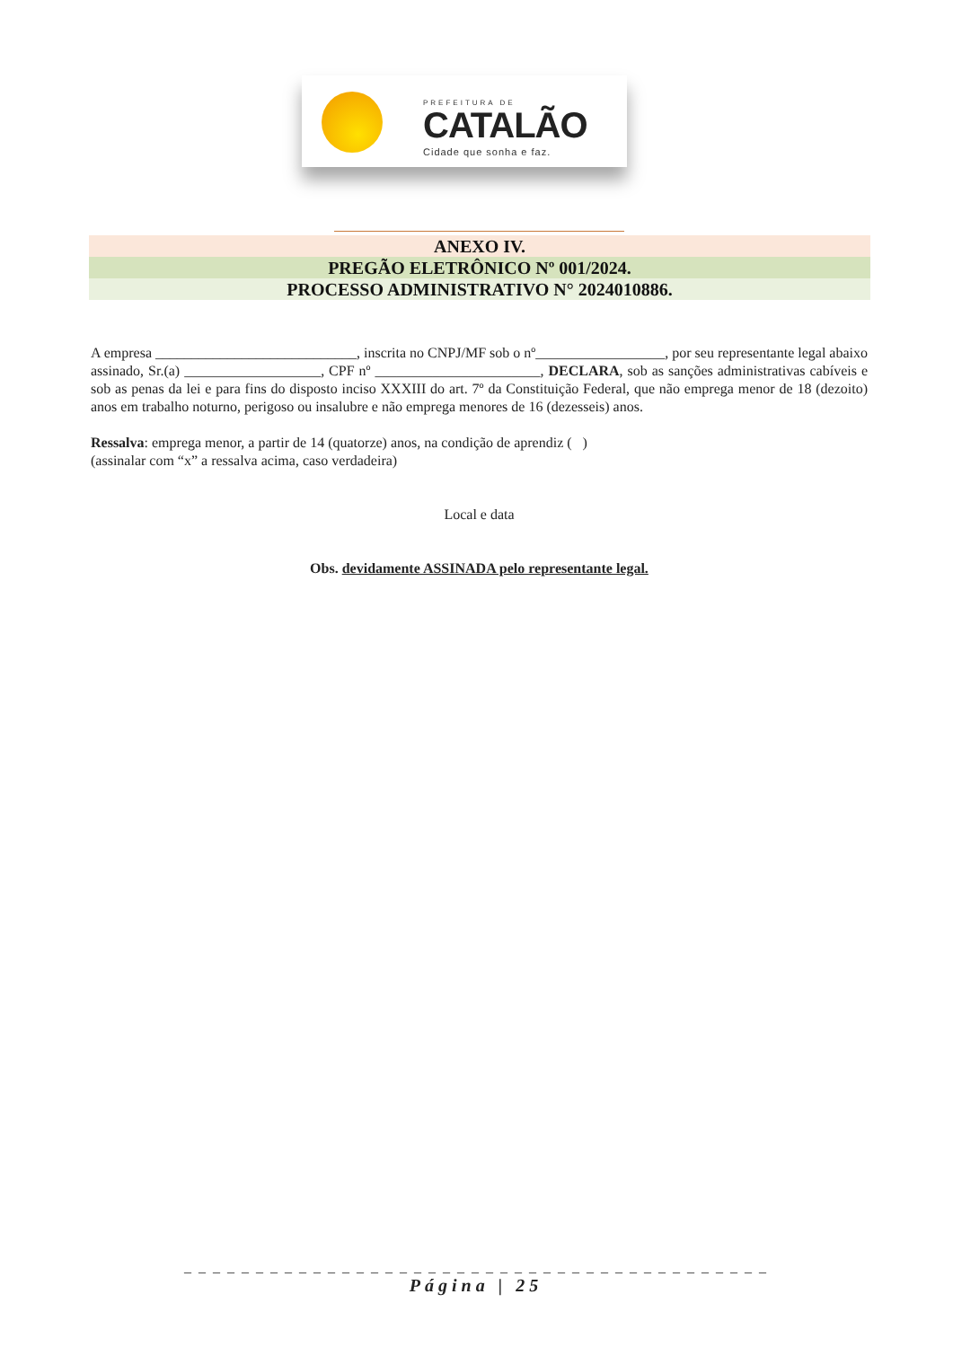PREFEITURA DE
CATALÃO
Cidade que sonha e faz.
ANEXO IV.
PREGÃO ELETRÔNICO Nº 001/2024.
PROCESSO ADMINISTRATIVO N° 2024010886.
A empresa ____________________________, inscrita no CNPJ/MF sob o nº__________________, por seu representante legal abaixo assinado, Sr.(a) ___________________, CPF nº _______________________, DECLARA, sob as sanções administrativas cabíveis e sob as penas da lei e para fins do disposto inciso XXXIII do art. 7º da Constituição Federal, que não emprega menor de 18 (dezoito) anos em trabalho noturno, perigoso ou insalubre e não emprega menores de 16 (dezesseis) anos.
Ressalva: emprega menor, a partir de 14 (quatorze) anos, na condição de aprendiz ( )
(assinalar com “x” a ressalva acima, caso verdadeira)
Local e data
Obs. devidamente ASSINADA pelo representante legal.
_ _ _ _ _ _ _ _ _ _ _ _ _ _ _ _ _ _ _ _ _ _ _ _ _ _ _ _ _ _ _ _ _ _ _ _ _ _ _ _ _
Página | 25